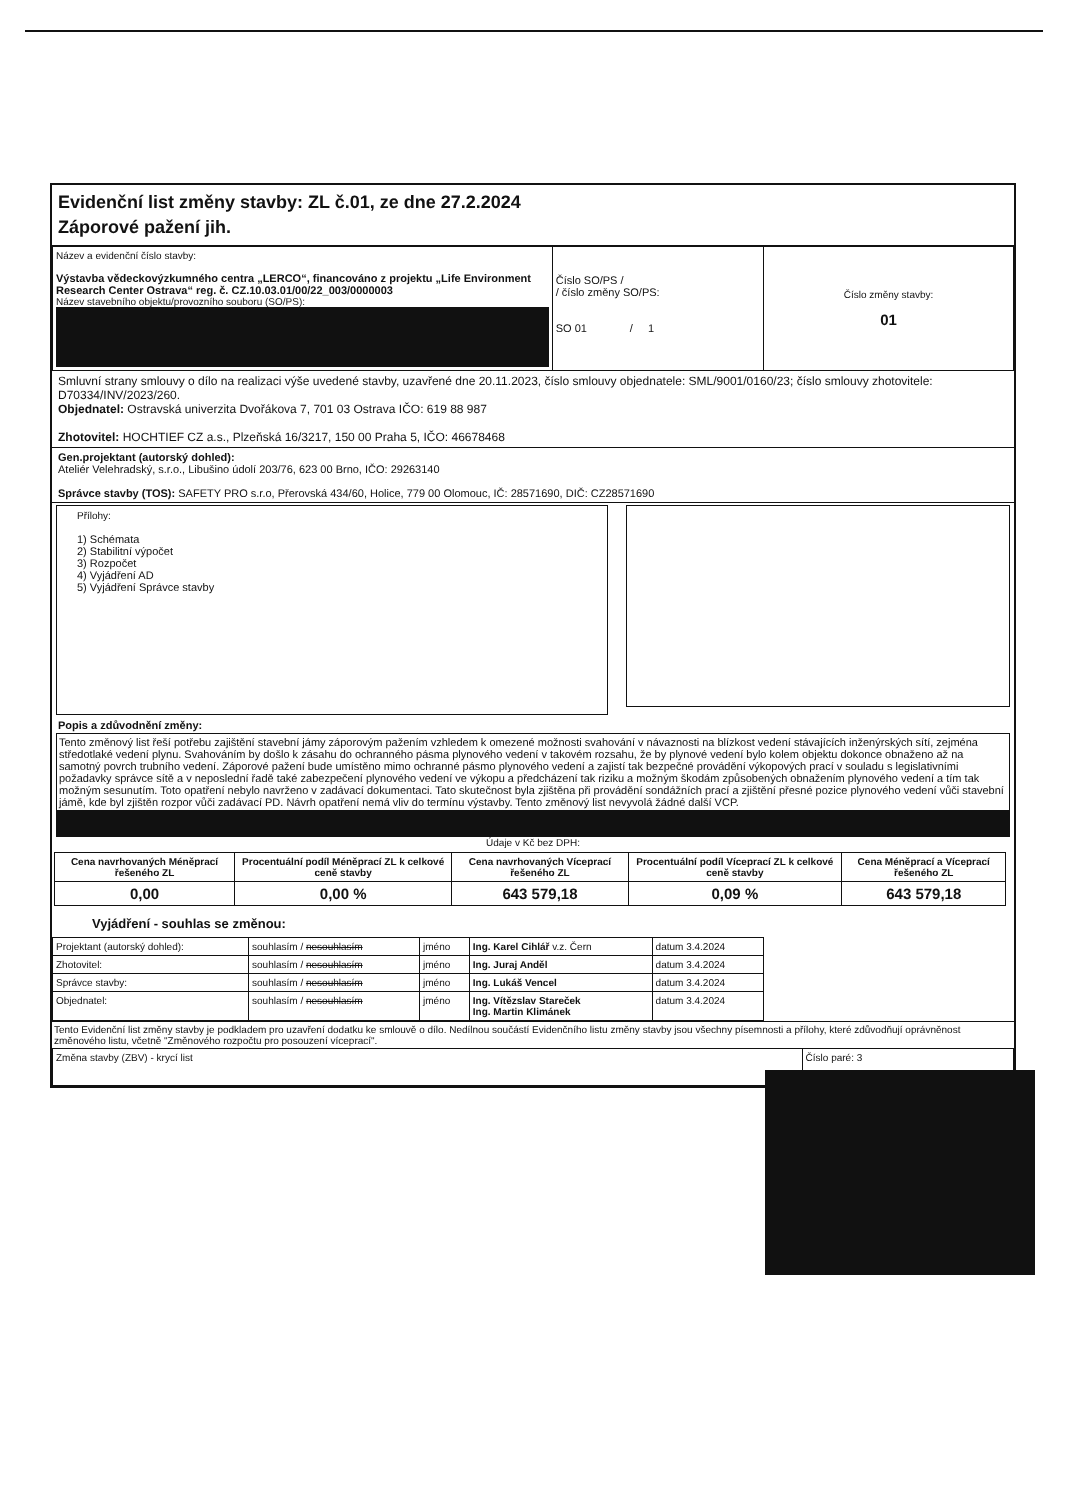Evidenční list změny stavby: ZL č.01, ze dne 27.2.2024
Záporové pažení jih.
| Název a evidenční číslo stavby: Výstavba vědeckovýzkumného centra „LERCO“, financováno z projektu „Life Environment Research Center Ostrava“ reg. č. CZ.10.03.01/00/22_003/0000003 Název stavebního objektu/provozního souboru (SO/PS): | Číslo SO/PS / / číslo změny SO/PS: SO 01 / 1 | Číslo změny stavby: 01 |
Smluvní strany smlouvy o dílo na realizaci výše uvedené stavby, uzavřené dne 20.11.2023, číslo smlouvy objednatele: SML/9001/0160/23; číslo smlouvy zhotovitele: D70334/INV/2023/260.
Objednatel: Ostravská univerzita Dvořákova 7, 701 03 Ostrava IČO: 619 88 987
Zhotovitel: HOCHTIEF CZ a.s., Plzeňská 16/3217, 150 00 Praha 5, IČO: 46678468
Gen.projektant (autorský dohled):
Ateliér Velehradský, s.r.o., Libušino údolí 203/76, 623 00 Brno, IČO: 29263140
Správce stavby (TOS): SAFETY PRO s.r.o, Přerovská 434/60, Holice, 779 00 Olomouc, IČ: 28571690, DIČ: CZ28571690
Přílohy:
1) Schémata
2) Stabilitní výpočet
3) Rozpočet
4) Vyjádření AD
5) Vyjádření Správce stavby
Popis a zdůvodnění změny:
Tento změnový list řeší potřebu zajištění stavební jámy záporovým pažením vzhledem k omezené možnosti svahování v návaznosti na blízkost vedení stávajících inženýrských sítí, zejména středotlaké vedení plynu. Svahováním by došlo k zásahu do ochranného pásma plynového vedení v takovém rozsahu, že by plynové vedení bylo kolem objektu dokonce obnaženo až na samotný povrch trubního vedení. Záporové pažení bude umístěno mimo ochranné pásmo plynového vedení a zajistí tak bezpečné provádění výkopových prací v souladu s legislativními požadavky správce sítě a v neposlední řadě také zabezpečení plynového vedení ve výkopu a předcházení tak riziku a možným škodám způsobených obnažením plynového vedení a tím tak možným sesunutím. Toto opatření nebylo navrženo v zadávací dokumentaci. Tato skutečnost byla zjištěna při provádění sondážních prací a zjištění přesné pozice plynového vedení vůči stavební jámě, kde byl zjištěn rozpor vůči zadávací PD. Návrh opatření nemá vliv do termínu výstavby. Tento změnový list nevyvolá žádné další VCP.
Údaje v Kč bez DPH:
| Cena navrhovaných Méněprací řešeného ZL | Procentuální podíl Méněprací ZL k celkové ceně stavby | Cena navrhovaných Víceprací řešeného ZL | Procentuální podíl Víceprací ZL k celkové ceně stavby | Cena Méněprací a Víceprací řešeného ZL |
| --- | --- | --- | --- | --- |
| 0,00 | 0,00 % | 643 579,18 | 0,09 % | 643 579,18 |
Vyjádření - souhlas se změnou:
| Projektant (autorský dohled): | souhlasím / nesouhlasím | jméno | Ing. Karel Cihlář v.z. Čern | datum 3.4.2024 |
| Zhotovitel: | souhlasím / nesouhlasím | jméno | Ing. Juraj Anděl | datum 3.4.2024 |
| Správce stavby: | souhlasím / nesouhlasím | jméno | Ing. Lukáš Vencel | datum 3.4.2024 |
| Objednatel: | souhlasím / nesouhlasím | jméno | Ing. Vítězslav Stareček Ing. Martin Klimánek | datum 3.4.2024 |
Tento Evidenční list změny stavby je podkladem pro uzavření dodatku ke smlouvě o dílo. Nedílnou součástí Evidenčního listu změny stavby jsou všechny písemnosti a přílohy, které zdůvodňují oprávněnost změnového listu, včetně "Změnového rozpočtu pro posouzení víceprací".
| Změna stavby (ZBV) - krycí list | Číslo paré: 3 |